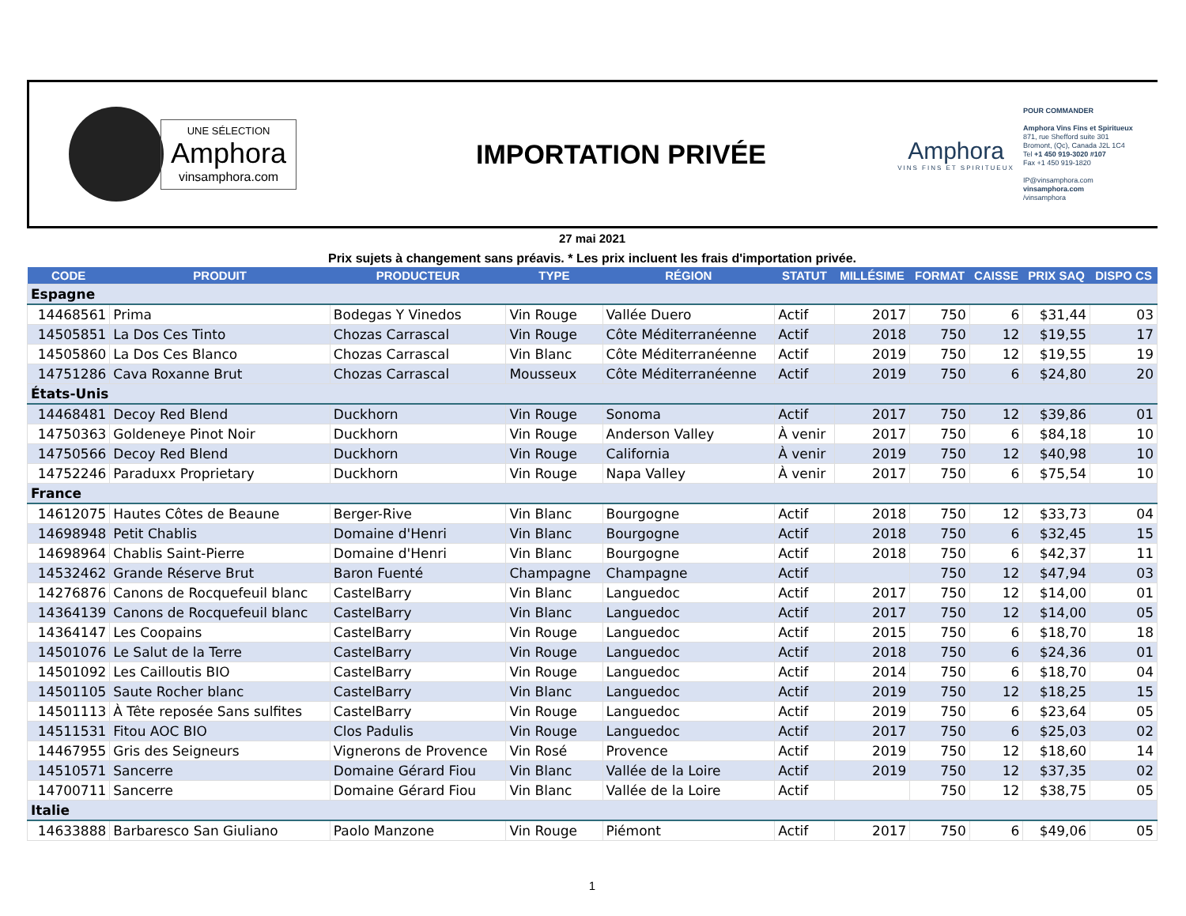UNE SÉLECTION
Amphora
vinsamphora.com
IMPORTATION PRIVÉE
Amphora
VINS FINS ET SPIRITUEUX
POUR COMMANDER
Amphora Vins Fins et Spiritueux
871, rue Shefford suite 301
Bromont, (Qc), Canada J2L 1C4
Tel +1 450 919-3020 #107
Fax +1 450 919-1820
IP@vinsamphora.com
vinsamphora.com
/vinsamphora
27 mai 2021
Prix sujets à changement sans préavis. * Les prix incluent les frais d'importation privée.
| CODE | PRODUIT | PRODUCTEUR | TYPE | RÉGION | STATUT | MILLÉSIME | FORMAT | CAISSE | PRIX SAQ | DISPO CS |
| --- | --- | --- | --- | --- | --- | --- | --- | --- | --- | --- |
| Espagne | | | | | | | | | | |
| 14468561 | Prima | Bodegas Y Vinedos | Vin Rouge | Vallée Duero | Actif | 2017 | 750 | 6 | $31,44 | 03 |
| 14505851 | La Dos Ces Tinto | Chozas Carrascal | Vin Rouge | Côte Méditerranéenne | Actif | 2018 | 750 | 12 | $19,55 | 17 |
| 14505860 | La Dos Ces Blanco | Chozas Carrascal | Vin Blanc | Côte Méditerranéenne | Actif | 2019 | 750 | 12 | $19,55 | 19 |
| 14751286 | Cava Roxanne Brut | Chozas Carrascal | Mousseux | Côte Méditerranéenne | Actif | 2019 | 750 | 6 | $24,80 | 20 |
| États-Unis | | | | | | | | | | |
| 14468481 | Decoy Red Blend | Duckhorn | Vin Rouge | Sonoma | Actif | 2017 | 750 | 12 | $39,86 | 01 |
| 14750363 | Goldeneye Pinot Noir | Duckhorn | Vin Rouge | Anderson Valley | À venir | 2017 | 750 | 6 | $84,18 | 10 |
| 14750566 | Decoy Red Blend | Duckhorn | Vin Rouge | California | À venir | 2019 | 750 | 12 | $40,98 | 10 |
| 14752246 | Paraduxx Proprietary | Duckhorn | Vin Rouge | Napa Valley | À venir | 2017 | 750 | 6 | $75,54 | 10 |
| France | | | | | | | | | | |
| 14612075 | Hautes Côtes de Beaune | Berger-Rive | Vin Blanc | Bourgogne | Actif | 2018 | 750 | 12 | $33,73 | 04 |
| 14698948 | Petit Chablis | Domaine d'Henri | Vin Blanc | Bourgogne | Actif | 2018 | 750 | 6 | $32,45 | 15 |
| 14698964 | Chablis Saint-Pierre | Domaine d'Henri | Vin Blanc | Bourgogne | Actif | 2018 | 750 | 6 | $42,37 | 11 |
| 14532462 | Grande Réserve Brut | Baron Fuenté | Champagne | Champagne | Actif | | 750 | 12 | $47,94 | 03 |
| 14276876 | Canons de Rocquefeuil blanc | CastelBarry | Vin Blanc | Languedoc | Actif | 2017 | 750 | 12 | $14,00 | 01 |
| 14364139 | Canons de Rocquefeuil blanc | CastelBarry | Vin Blanc | Languedoc | Actif | 2017 | 750 | 12 | $14,00 | 05 |
| 14364147 | Les Coopains | CastelBarry | Vin Rouge | Languedoc | Actif | 2015 | 750 | 6 | $18,70 | 18 |
| 14501076 | Le Salut de la Terre | CastelBarry | Vin Rouge | Languedoc | Actif | 2018 | 750 | 6 | $24,36 | 01 |
| 14501092 | Les Cailloutis BIO | CastelBarry | Vin Rouge | Languedoc | Actif | 2014 | 750 | 6 | $18,70 | 04 |
| 14501105 | Saute Rocher blanc | CastelBarry | Vin Blanc | Languedoc | Actif | 2019 | 750 | 12 | $18,25 | 15 |
| 14501113 | À Tête reposée Sans sulfites | CastelBarry | Vin Rouge | Languedoc | Actif | 2019 | 750 | 6 | $23,64 | 05 |
| 14511531 | Fitou AOC BIO | Clos Padulis | Vin Rouge | Languedoc | Actif | 2017 | 750 | 6 | $25,03 | 02 |
| 14467955 | Gris des Seigneurs | Vignerons de Provence | Vin Rosé | Provence | Actif | 2019 | 750 | 12 | $18,60 | 14 |
| 14510571 | Sancerre | Domaine Gérard Fiou | Vin Blanc | Vallée de la Loire | Actif | 2019 | 750 | 12 | $37,35 | 02 |
| 14700711 | Sancerre | Domaine Gérard Fiou | Vin Blanc | Vallée de la Loire | Actif | | 750 | 12 | $38,75 | 05 |
| Italie | | | | | | | | | | |
| 14633888 | Barbaresco San Giuliano | Paolo Manzone | Vin Rouge | Piémont | Actif | 2017 | 750 | 6 | $49,06 | 05 |
1